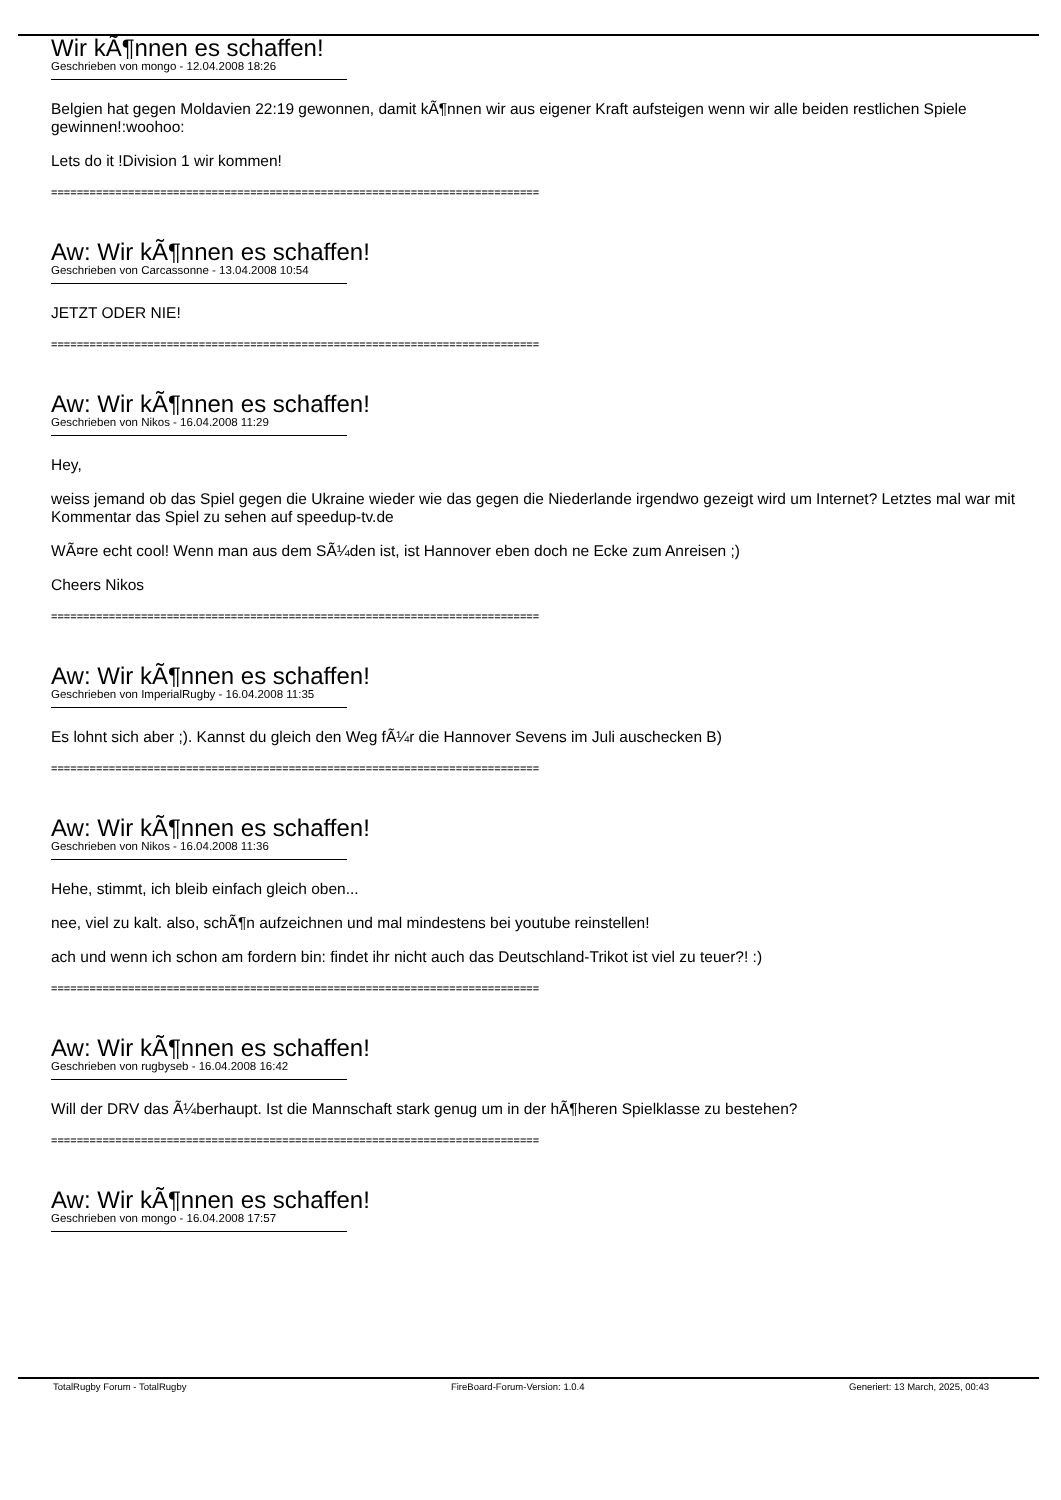Wir kÃ¶nnen es schaffen!
Geschrieben von mongo - 12.04.2008 18:26
Belgien hat gegen Moldavien 22:19 gewonnen, damit kÃ¶nnen wir aus eigener Kraft aufsteigen wenn wir alle beiden restlichen Spiele gewinnen!:woohoo:
Lets do it !Division 1 wir kommen!
============================================================================
Aw: Wir kÃ¶nnen es schaffen!
Geschrieben von Carcassonne - 13.04.2008 10:54
JETZT ODER NIE!
============================================================================
Aw: Wir kÃ¶nnen es schaffen!
Geschrieben von Nikos - 16.04.2008 11:29
Hey,
weiss jemand ob das Spiel gegen die Ukraine wieder wie das gegen die Niederlande irgendwo gezeigt wird um Internet? Letztes mal war mit Kommentar das Spiel zu sehen auf speedup-tv.de
WÃ¤re echt cool! Wenn man aus dem SÃ¼den ist, ist Hannover eben doch ne Ecke zum Anreisen ;)
Cheers Nikos
============================================================================
Aw: Wir kÃ¶nnen es schaffen!
Geschrieben von ImperialRugby - 16.04.2008 11:35
Es lohnt sich aber ;). Kannst du gleich den Weg fÃ¼r die Hannover Sevens im Juli auschecken B)
============================================================================
Aw: Wir kÃ¶nnen es schaffen!
Geschrieben von Nikos - 16.04.2008 11:36
Hehe, stimmt, ich bleib einfach gleich oben...
nee, viel zu kalt. also, schÃ¶n aufzeichnen und mal mindestens bei youtube reinstellen!
ach und wenn ich schon am fordern bin: findet ihr nicht auch das Deutschland-Trikot ist viel zu teuer?! :)
============================================================================
Aw: Wir kÃ¶nnen es schaffen!
Geschrieben von rugbyseb - 16.04.2008 16:42
Will der DRV das Ã¼berhaupt. Ist die Mannschaft stark genug um in der hÃ¶heren Spielklasse zu bestehen?
============================================================================
Aw: Wir kÃ¶nnen es schaffen!
Geschrieben von mongo - 16.04.2008 17:57
TotalRugby Forum - TotalRugby FireBoard-Forum-Version: 1.0.4 Generiert: 13 March, 2025, 00:43